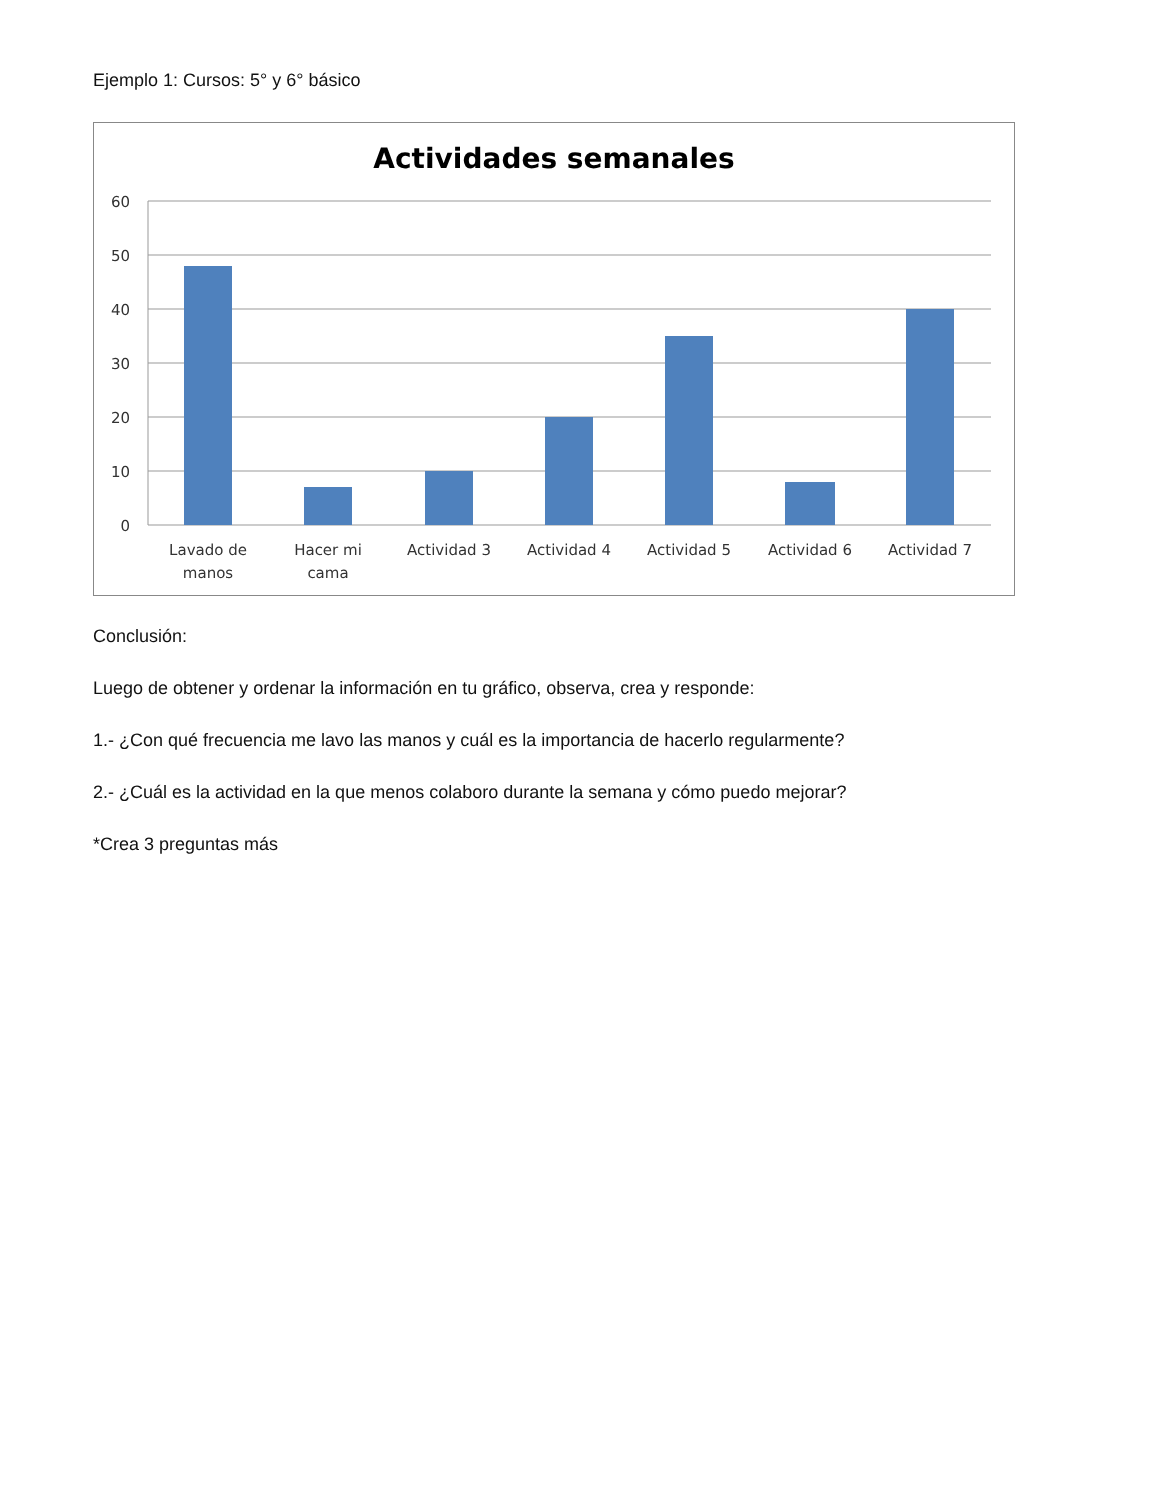Ejemplo 1: Cursos: 5° y 6° básico
Actividades semanales
60
50
40
30
20
10
0
Lavado de
manos
Hacer mi
cama
Actividad 3
Actividad 4
Actividad 5
Actividad 6
Actividad 7
Conclusión:
Luego de obtener y ordenar la información en tu gráfico, observa, crea y responde:
1.- ¿Con qué frecuencia me lavo las manos y cuál es la importancia de hacerlo regularmente?
2.- ¿Cuál es la actividad en la que menos colaboro durante la semana y cómo puedo mejorar?
*Crea 3 preguntas más